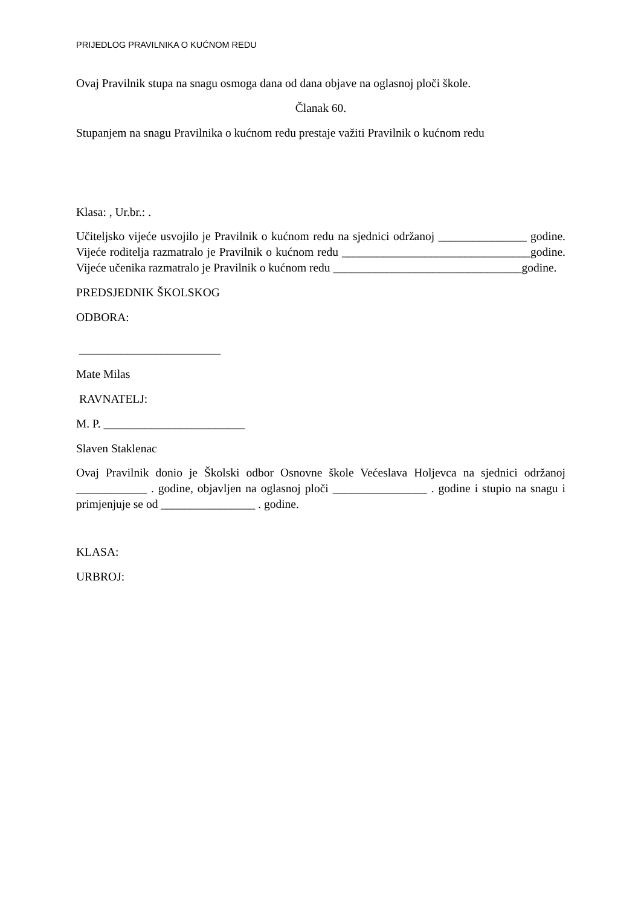PRIJEDLOG PRAVILNIKA O KUĆNOM REDU
Ovaj Pravilnik stupa na snagu osmoga dana od dana objave na oglasnoj ploči škole.
Članak 60.
Stupanjem na snagu Pravilnika o kućnom redu prestaje važiti Pravilnik o kućnom redu
Klasa: , Ur.br.: .
Učiteljsko vijeće usvojilo je Pravilnik o kućnom redu na sjednici održanoj _______________ godine. Vijeće roditelja razmatralo je Pravilnik o kućnom redu ________________________________godine. Vijeće učenika razmatralo je Pravilnik o kućnom redu ________________________________godine.
PREDSJEDNIK ŠKOLSKOG
ODBORA:
________________________
Mate Milas
RAVNATELJ:
M. P. ________________________
Slaven Staklenac
Ovaj Pravilnik donio je Školski odbor Osnovne škole Većeslava Holjevca na sjednici održanoj ____________ . godine, objavljen na oglasnoj ploči ________________ . godine i stupio na snagu i primjenjuje se od ________________ . godine.
KLASA:
URBROJ: